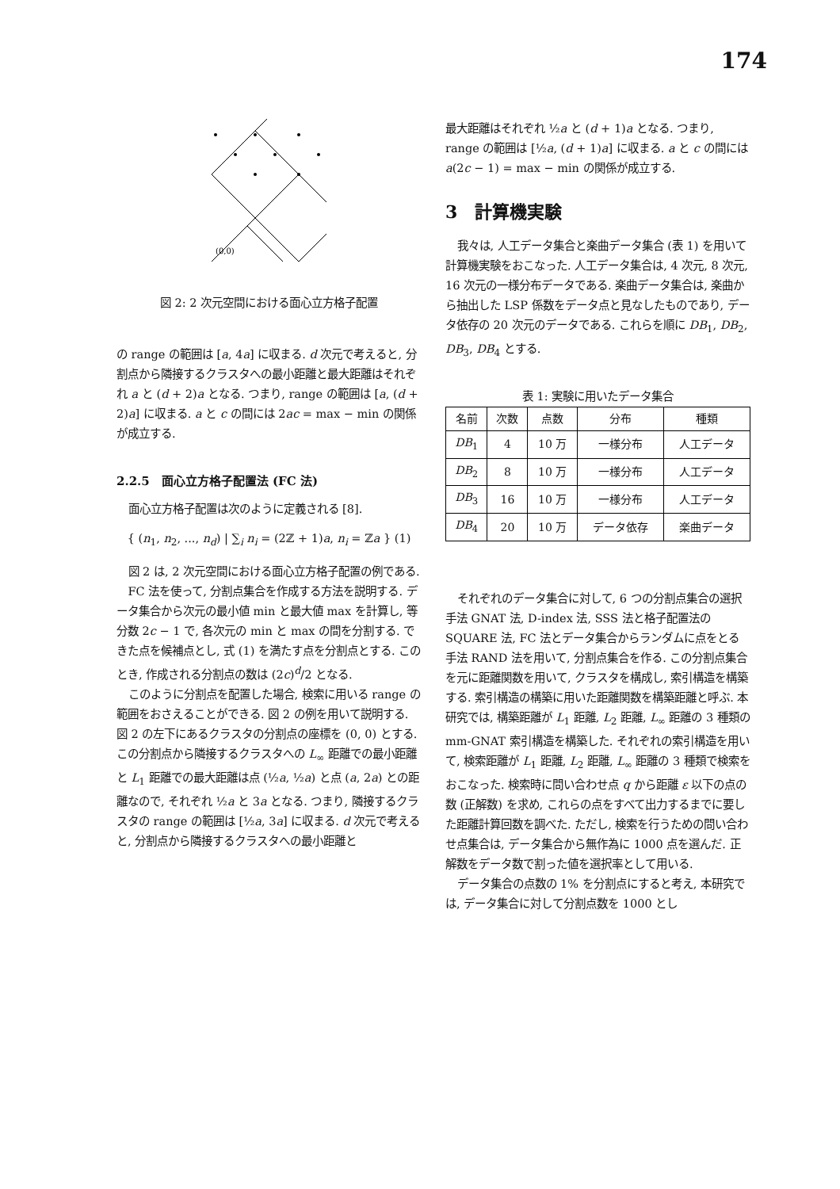174
(0,0)
図 2: 2 次元空間における面心立方格子配置
の range の範囲は [a, 4a] に収まる. d 次元で考えると, 分割点から隣接するクラスタへの最小距離と最大距離はそれぞれ a と (d + 2)a となる. つまり, range の範囲は [a, (d + 2)a] に収まる. a と c の間には 2ac = max − min の関係が成立する.
2.2.5　面心立方格子配置法 (FC 法)
面心立方格子配置は次のように定義される [8].
{ (n<sub>1</sub>, n<sub>2</sub>, ..., n<sub>d</sub>) | ∑<sub>i</sub> n<sub>i</sub> = (2ℤ + 1)a, n<sub>i</sub> = ℤa } (1)
図 2 は, 2 次元空間における面心立方格子配置の例である.
FC 法を使って, 分割点集合を作成する方法を説明する. データ集合から次元の最小値 min と最大値 max を計算し, 等分数 2c − 1 で, 各次元の min と max の間を分割する. できた点を候補点とし, 式 (1) を満たす点を分割点とする. このとき, 作成される分割点の数は (2c)<sup>d</sup>/2 となる.
このように分割点を配置した場合, 検索に用いる range の範囲をおさえることができる. 図 2 の例を用いて説明する. 図 2 の左下にあるクラスタの分割点の座標を (0, 0) とする. この分割点から隣接するクラスタへの L<sub>∞</sub> 距離での最小距離と L<sub>1</sub> 距離での最大距離は点 (½a, ½a) と点 (a, 2a) との距離なので, それぞれ ½a と 3a となる. つまり, 隣接するクラスタの range の範囲は [½a, 3a] に収まる. d 次元で考えると, 分割点から隣接するクラスタへの最小距離と
最大距離はそれぞれ ½a と (d + 1)a となる. つまり, range の範囲は [½a, (d + 1)a] に収まる. a と c の間には a(2c − 1) = max − min の関係が成立する.
3　計算機実験
我々は, 人工データ集合と楽曲データ集合 (表 1) を用いて計算機実験をおこなった. 人工データ集合は, 4 次元, 8 次元, 16 次元の一様分布データである. 楽曲データ集合は, 楽曲から抽出した LSP 係数をデータ点と見なしたものであり, データ依存の 20 次元のデータである. これらを順に DB<sub>1</sub>, DB<sub>2</sub>, DB<sub>3</sub>, DB<sub>4</sub> とする.
表 1: 実験に用いたデータ集合
| 名前 | 次数 | 点数 | 分布 | 種類 |
| --- | --- | --- | --- | --- |
| DB<sub>1</sub> | 4 | 10 万 | 一様分布 | 人工データ |
| DB<sub>2</sub> | 8 | 10 万 | 一様分布 | 人工データ |
| DB<sub>3</sub> | 16 | 10 万 | 一様分布 | 人工データ |
| DB<sub>4</sub> | 20 | 10 万 | データ依存 | 楽曲データ |
それぞれのデータ集合に対して, 6 つの分割点集合の選択手法 GNAT 法, D-index 法, SSS 法と格子配置法の SQUARE 法, FC 法とデータ集合からランダムに点をとる手法 RAND 法を用いて, 分割点集合を作る. この分割点集合を元に距離関数を用いて, クラスタを構成し, 索引構造を構築する. 索引構造の構築に用いた距離関数を構築距離と呼ぶ. 本研究では, 構築距離が L<sub>1</sub> 距離, L<sub>2</sub> 距離, L<sub>∞</sub> 距離の 3 種類の mm-GNAT 索引構造を構築した. それぞれの索引構造を用いて, 検索距離が L<sub>1</sub> 距離, L<sub>2</sub> 距離, L<sub>∞</sub> 距離の 3 種類で検索をおこなった. 検索時に問い合わせ点 q から距離 ε 以下の点の数 (正解数) を求め, これらの点をすべて出力するまでに要した距離計算回数を調べた. ただし, 検索を行うための問い合わせ点集合は, データ集合から無作為に 1000 点を選んだ. 正解数をデータ数で割った値を選択率として用いる.
データ集合の点数の 1% を分割点にすると考え, 本研究では, データ集合に対して分割点数を 1000 とし